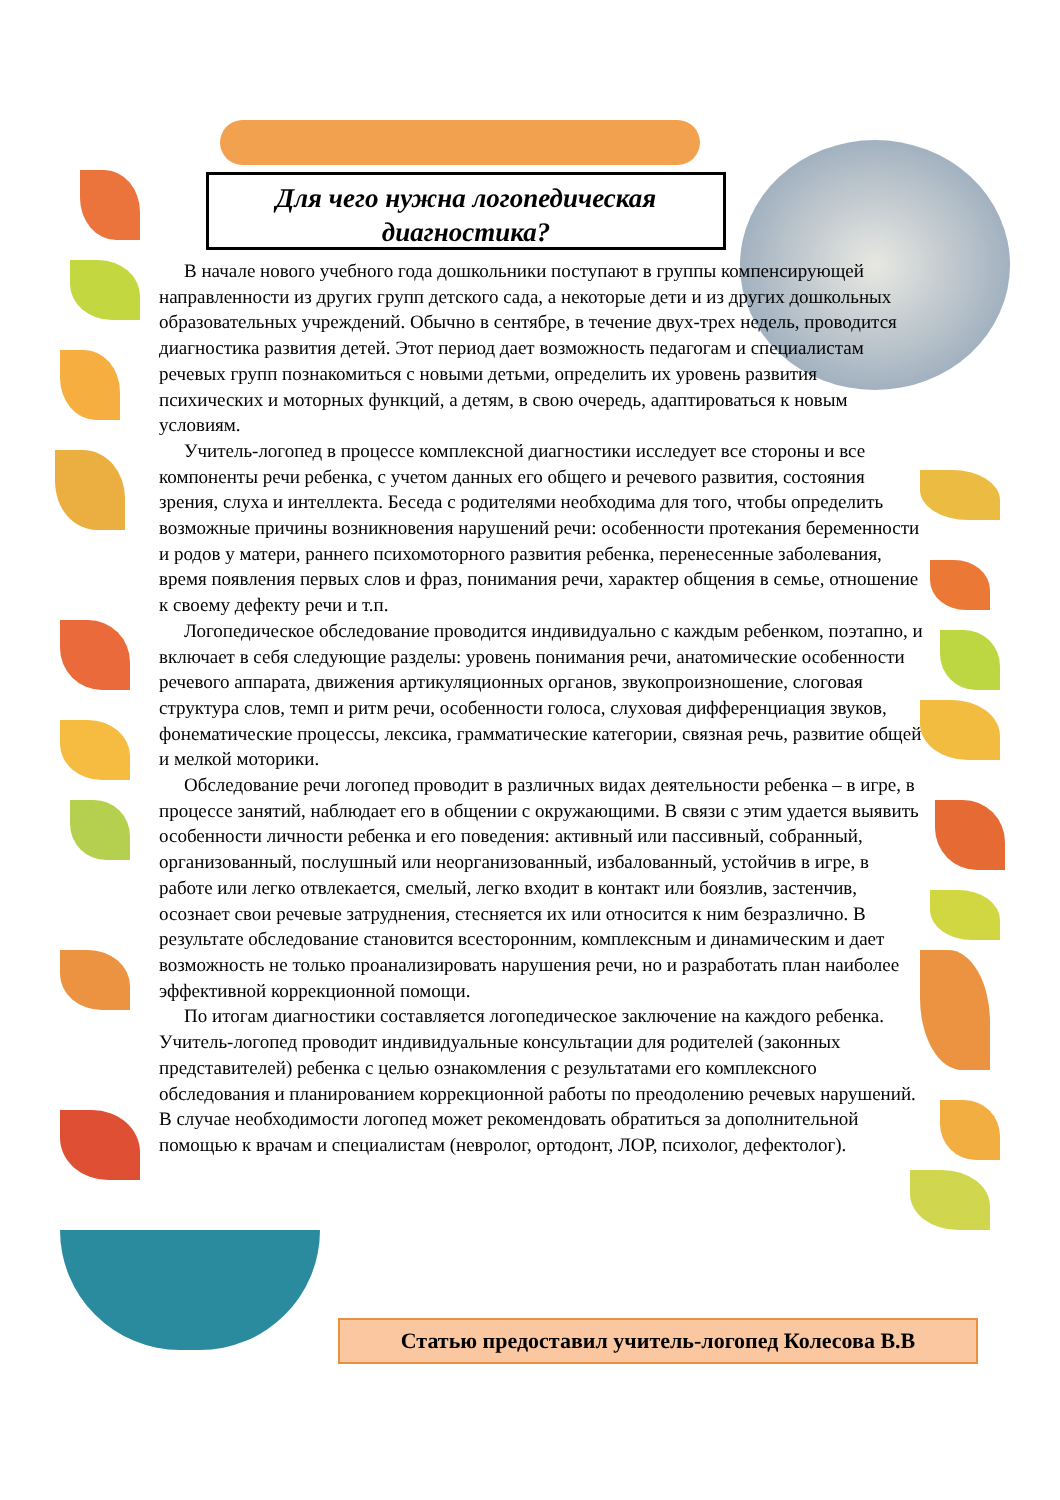Для чего нужна логопедическая
диагностика?
В начале нового учебного года дошкольники поступают в группы компенсирующей направленности из других групп детского сада, а некоторые дети и из других дошкольных образовательных учреждений. Обычно в сентябре, в течение двух-трех недель, проводится диагностика развития детей. Этот период дает возможность педагогам и специалистам речевых групп познакомиться с новыми детьми, определить их уровень развития психических и моторных функций, а детям, в свою очередь, адаптироваться к новым условиям.
Учитель-логопед в процессе комплексной диагностики исследует все стороны и все компоненты речи ребенка, с учетом данных его общего и речевого развития, состояния зрения, слуха и интеллекта. Беседа с родителями необходима для того, чтобы определить возможные причины возникновения нарушений речи: особенности протекания беременности и родов у матери, раннего психомоторного развития ребенка, перенесенные заболевания, время появления первых слов и фраз, понимания речи, характер общения в семье, отношение к своему дефекту речи и т.п.
Логопедическое обследование проводится индивидуально с каждым ребенком, поэтапно, и включает в себя следующие разделы: уровень понимания речи, анатомические особенности речевого аппарата, движения артикуляционных органов, звукопроизношение, слоговая структура слов, темп и ритм речи, особенности голоса, слуховая дифференциация звуков, фонематические процессы, лексика, грамматические категории, связная речь, развитие общей и мелкой моторики.
Обследование речи логопед проводит в различных видах деятельности ребенка – в игре, в процессе занятий, наблюдает его в общении с окружающими. В связи с этим удается выявить особенности личности ребенка и его поведения: активный или пассивный, собранный, организованный, послушный или неорганизованный, избалованный, устойчив в игре, в работе или легко отвлекается, смелый, легко входит в контакт или боязлив, застенчив, осознает свои речевые затруднения, стесняется их или относится к ним безразлично. В результате обследование становится всесторонним, комплексным и динамическим и дает возможность не только проанализировать нарушения речи, но и разработать план наиболее эффективной коррекционной помощи.
По итогам диагностики составляется логопедическое заключение на каждого ребенка. Учитель-логопед проводит индивидуальные консультации для родителей (законных представителей) ребенка с целью ознакомления с результатами его комплексного обследования и планированием коррекционной работы по преодолению речевых нарушений. В случае необходимости логопед может рекомендовать обратиться за дополнительной помощью к врачам и специалистам (невролог, ортодонт, ЛОР, психолог, дефектолог).
Статью предоставил учитель-логопед Колесова В.В